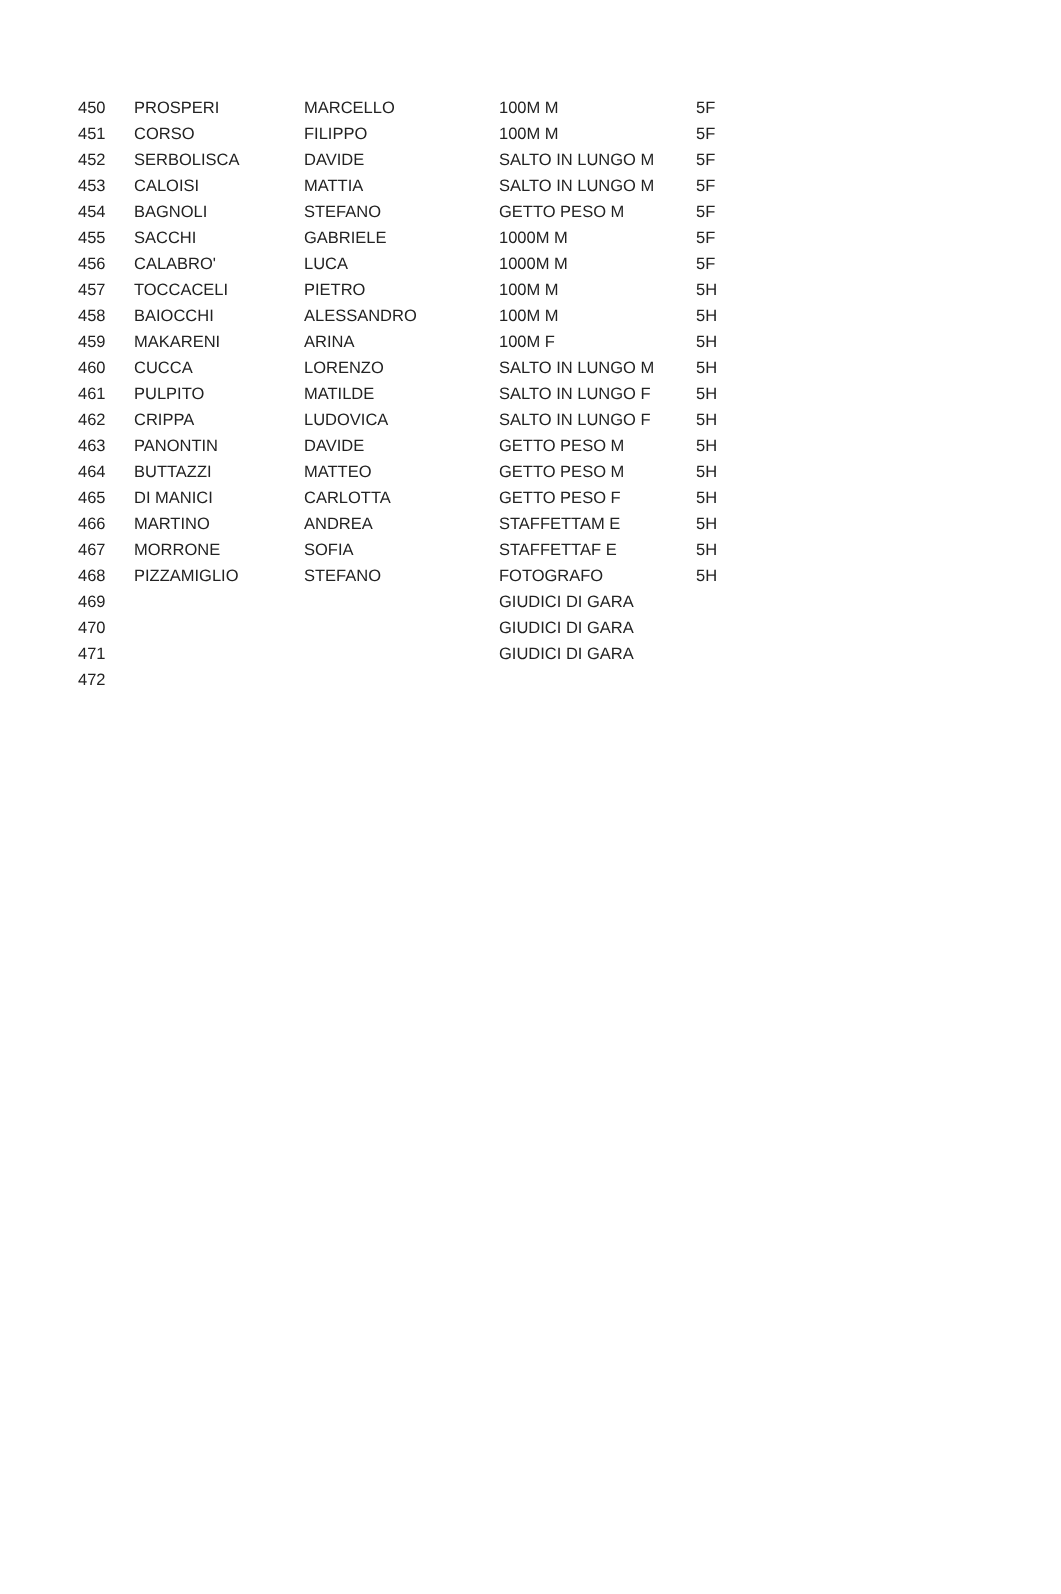| 450 | PROSPERI | MARCELLO | 100M M | 5F |
| 451 | CORSO | FILIPPO | 100M M | 5F |
| 452 | SERBOLISCA | DAVIDE | SALTO IN LUNGO M | 5F |
| 453 | CALOISI | MATTIA | SALTO IN LUNGO M | 5F |
| 454 | BAGNOLI | STEFANO | GETTO PESO M | 5F |
| 455 | SACCHI | GABRIELE | 1000M M | 5F |
| 456 | CALABRO' | LUCA | 1000M M | 5F |
| 457 | TOCCACELI | PIETRO | 100M M | 5H |
| 458 | BAIOCCHI | ALESSANDRO | 100M M | 5H |
| 459 | MAKARENI | ARINA | 100M F | 5H |
| 460 | CUCCA | LORENZO | SALTO IN LUNGO M | 5H |
| 461 | PULPITO | MATILDE | SALTO IN LUNGO F | 5H |
| 462 | CRIPPA | LUDOVICA | SALTO IN LUNGO F | 5H |
| 463 | PANONTIN | DAVIDE | GETTO PESO M | 5H |
| 464 | BUTTAZZI | MATTEO | GETTO PESO M | 5H |
| 465 | DI MANICI | CARLOTTA | GETTO PESO F | 5H |
| 466 | MARTINO | ANDREA | STAFFETTAM E | 5H |
| 467 | MORRONE | SOFIA | STAFFETTAF E | 5H |
| 468 | PIZZAMIGLIO | STEFANO | FOTOGRAFO | 5H |
| 469 | | | GIUDICI DI GARA | |
| 470 | | | GIUDICI DI GARA | |
| 471 | | | GIUDICI DI GARA | |
| 472 | | | | |